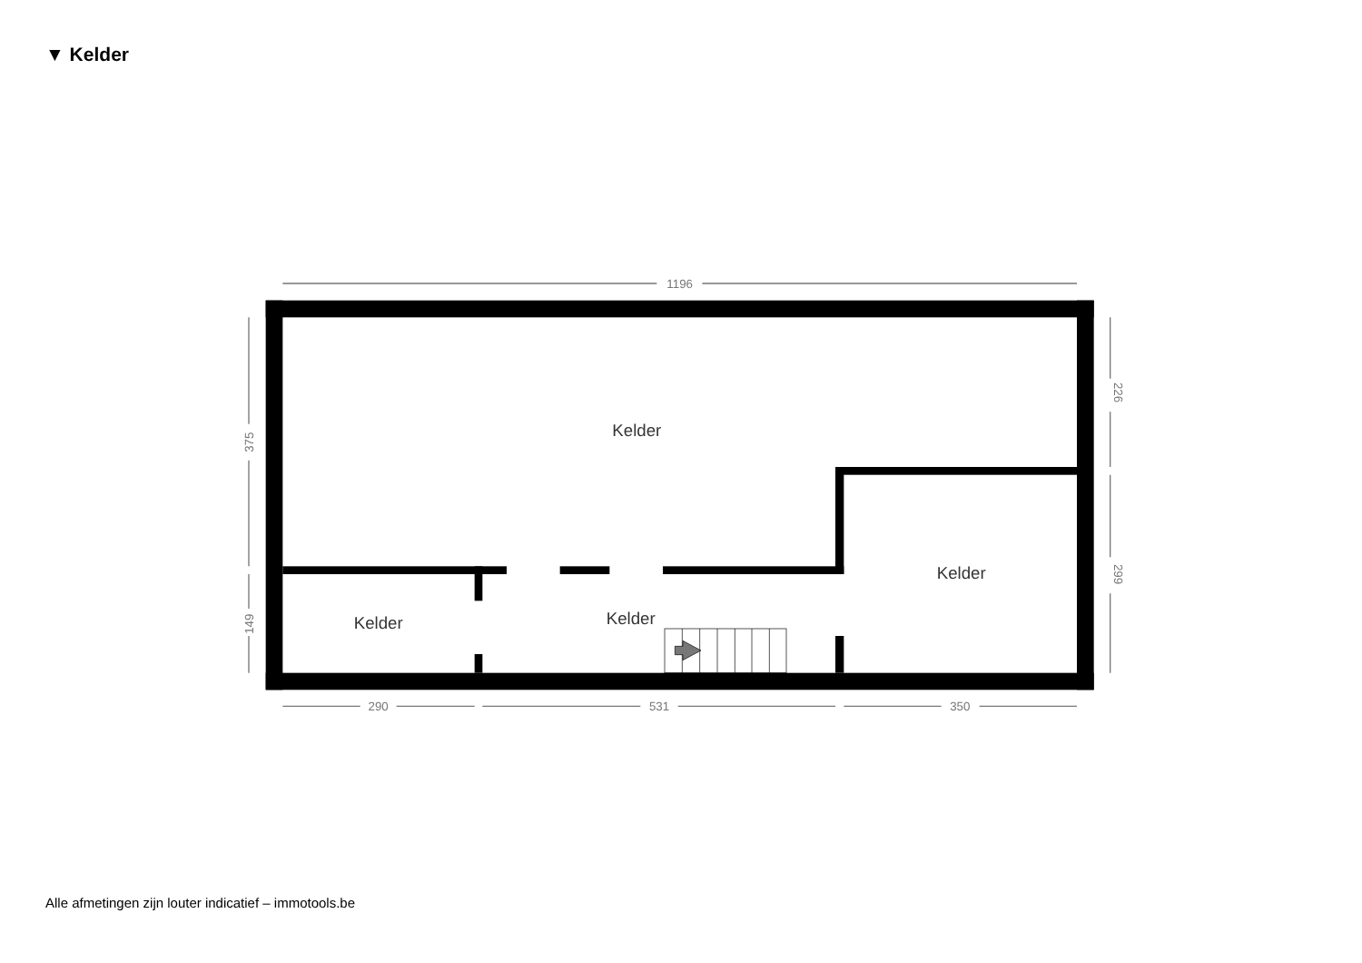▼ Kelder
1196
290
531
350
375
149
226
299
Kelder
Kelder
Kelder
Kelder
Alle afmetingen zijn louter indicatief – immotools.be